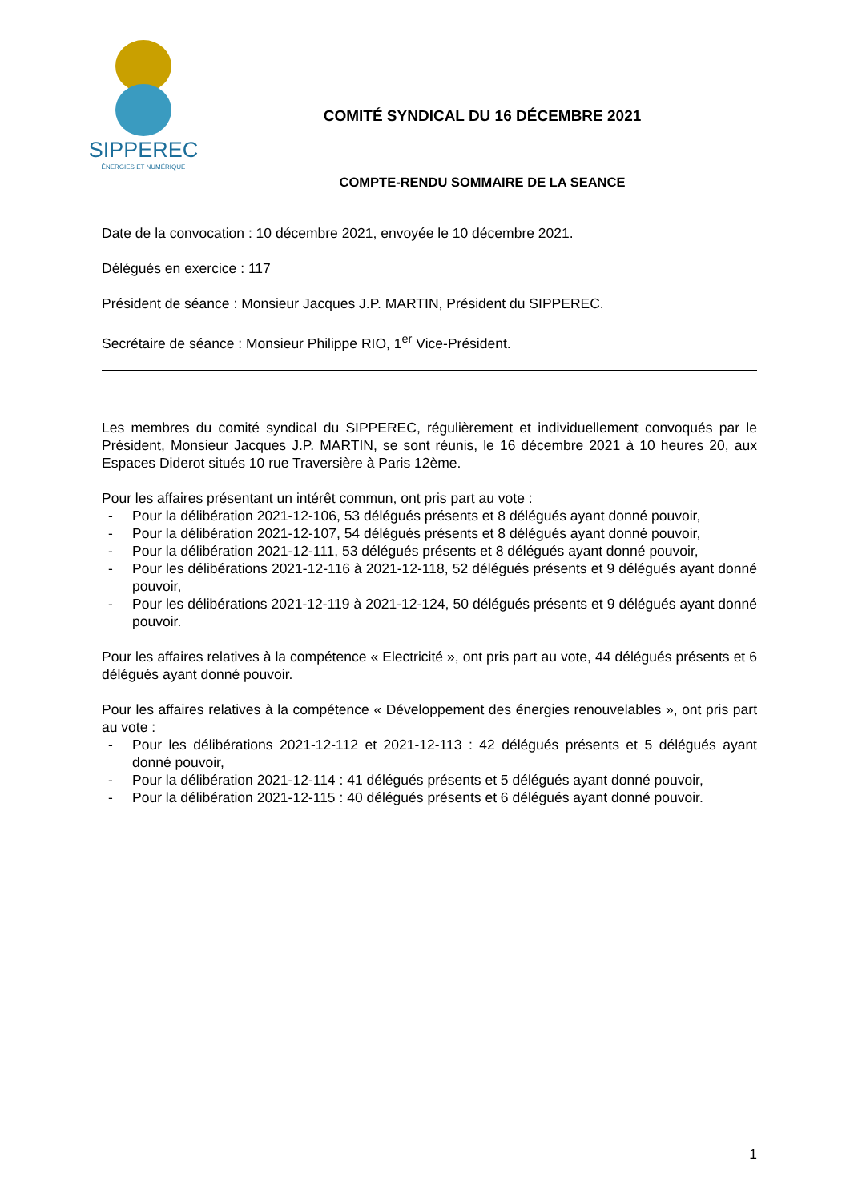SIPPEREC
ÉNERGIES ET NUMÉRIQUE
COMITÉ SYNDICAL DU 16 DÉCEMBRE 2021
COMPTE-RENDU SOMMAIRE DE LA SEANCE
Date de la convocation : 10 décembre 2021, envoyée le 10 décembre 2021.
Délégués en exercice : 117
Président de séance : Monsieur Jacques J.P. MARTIN, Président du SIPPEREC.
Secrétaire de séance : Monsieur Philippe RIO, 1<sup>er</sup> Vice-Président.
Les membres du comité syndical du SIPPEREC, régulièrement et individuellement convoqués par le Président, Monsieur Jacques J.P. MARTIN, se sont réunis, le 16 décembre 2021 à 10 heures 20, aux Espaces Diderot situés 10 rue Traversière à Paris 12ème.
Pour les affaires présentant un intérêt commun, ont pris part au vote :
- Pour la délibération 2021-12-106, 53 délégués présents et 8 délégués ayant donné pouvoir,
- Pour la délibération 2021-12-107, 54 délégués présents et 8 délégués ayant donné pouvoir,
- Pour la délibération 2021-12-111, 53 délégués présents et 8 délégués ayant donné pouvoir,
- Pour les délibérations 2021-12-116 à 2021-12-118, 52 délégués présents et 9 délégués ayant donné pouvoir,
- Pour les délibérations 2021-12-119 à 2021-12-124, 50 délégués présents et 9 délégués ayant donné pouvoir.
Pour les affaires relatives à la compétence « Electricité », ont pris part au vote, 44 délégués présents et 6 délégués ayant donné pouvoir.
Pour les affaires relatives à la compétence « Développement des énergies renouvelables », ont pris part au vote :
- Pour les délibérations 2021-12-112 et 2021-12-113 : 42 délégués présents et 5 délégués ayant donné pouvoir,
- Pour la délibération 2021-12-114 : 41 délégués présents et 5 délégués ayant donné pouvoir,
- Pour la délibération 2021-12-115 : 40 délégués présents et 6 délégués ayant donné pouvoir.
1